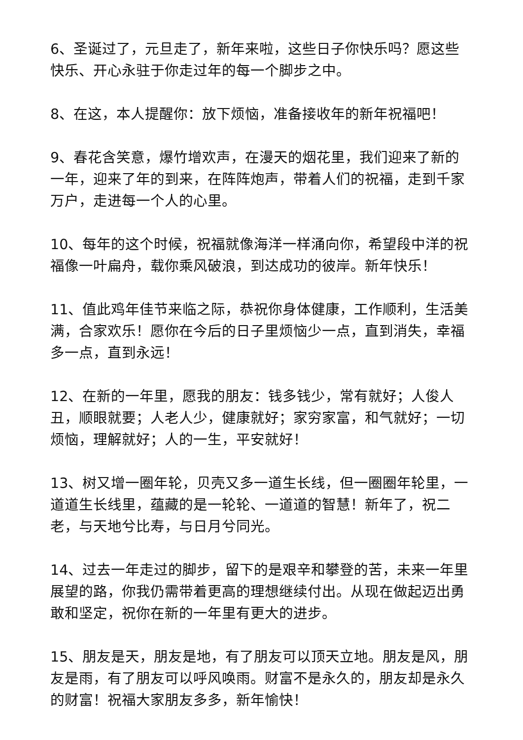6、圣诞过了，元旦走了，新年来啦，这些日子你快乐吗？愿这些快乐、开心永驻于你走过年的每一个脚步之中。
8、在这，本人提醒你：放下烦恼，准备接收年的新年祝福吧！
9、春花含笑意，爆竹增欢声，在漫天的烟花里，我们迎来了新的一年，迎来了年的到来，在阵阵炮声，带着人们的祝福，走到千家万户，走进每一个人的心里。
10、每年的这个时候，祝福就像海洋一样涌向你，希望段中洋的祝福像一叶扁舟，载你乘风破浪，到达成功的彼岸。新年快乐！
11、值此鸡年佳节来临之际，恭祝你身体健康，工作顺利，生活美满，合家欢乐！愿你在今后的日子里烦恼少一点，直到消失，幸福多一点，直到永远！
12、在新的一年里，愿我的朋友：钱多钱少，常有就好；人俊人丑，顺眼就要；人老人少，健康就好；家穷家富，和气就好；一切烦恼，理解就好；人的一生，平安就好！
13、树又增一圈年轮，贝壳又多一道生长线，但一圈圈年轮里，一道道生长线里，蕴藏的是一轮轮、一道道的智慧！新年了，祝二老，与天地兮比寿，与日月兮同光。
14、过去一年走过的脚步，留下的是艰辛和攀登的苦，未来一年里展望的路，你我仍需带着更高的理想继续付出。从现在做起迈出勇敢和坚定，祝你在新的一年里有更大的进步。
15、朋友是天，朋友是地，有了朋友可以顶天立地。朋友是风，朋友是雨，有了朋友可以呼风唤雨。财富不是永久的，朋友却是永久的财富！祝福大家朋友多多，新年愉快！